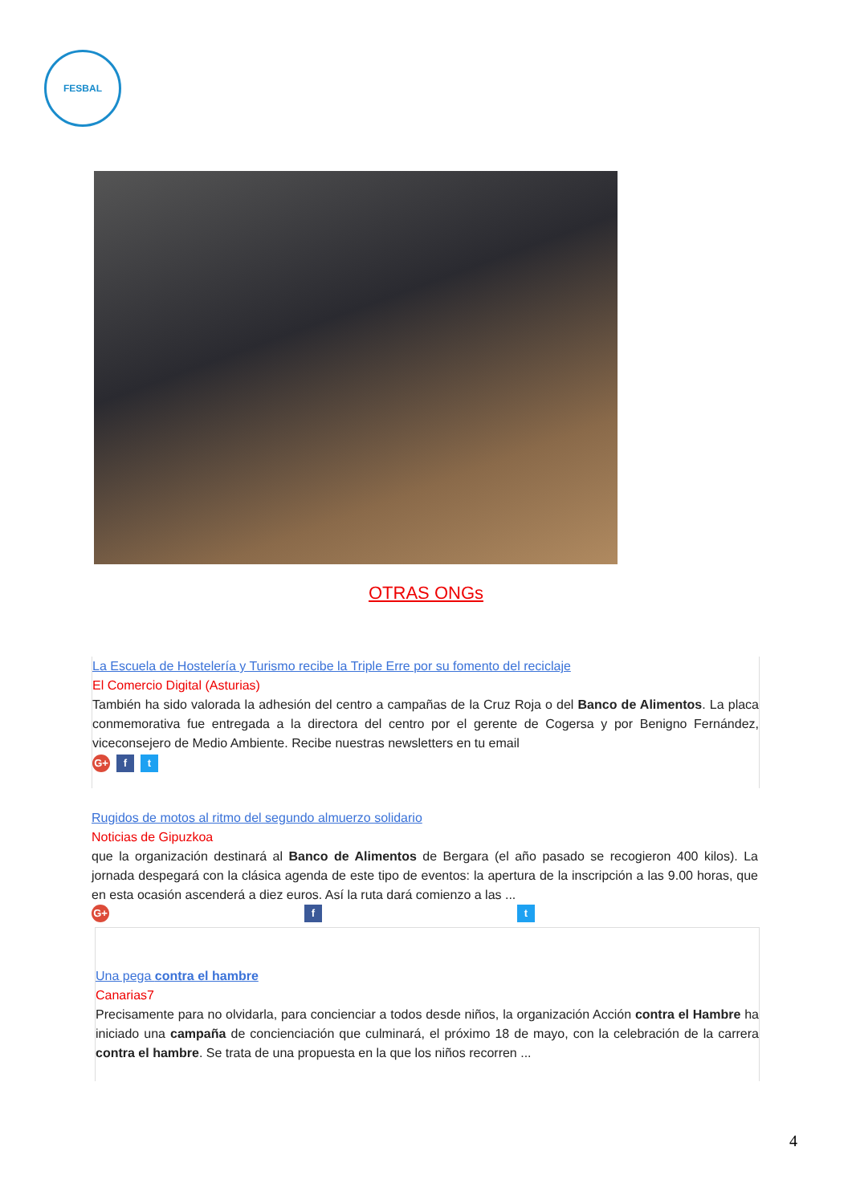FESBAL
OTRAS ONGs
La Escuela de Hostelería y Turismo recibe la Triple Erre por su fomento del reciclaje
El Comercio Digital (Asturias)
También ha sido valorada la adhesión del centro a campañas de la Cruz Roja o del Banco de Alimentos. La placa conmemorativa fue entregada a la directora del centro por el gerente de Cogersa y por Benigno Fernández, viceconsejero de Medio Ambiente. Recibe nuestras newsletters en tu email
G+ f t
Rugidos de motos al ritmo del segundo almuerzo solidario
Noticias de Gipuzkoa
que la organización destinará al Banco de Alimentos de Bergara (el año pasado se recogieron 400 kilos). La jornada despegará con la clásica agenda de este tipo de eventos: la apertura de la inscripción a las 9.00 horas, que en esta ocasión ascenderá a diez euros. Así la ruta dará comienzo a las ...
G+ f t
Una pega contra el hambre
Canarias7
Precisamente para no olvidarla, para concienciar a todos desde niños, la organización Acción contra el Hambre ha iniciado una campaña de concienciación que culminará, el próximo 18 de mayo, con la celebración de la carrera contra el hambre. Se trata de una propuesta en la que los niños recorren ...
4